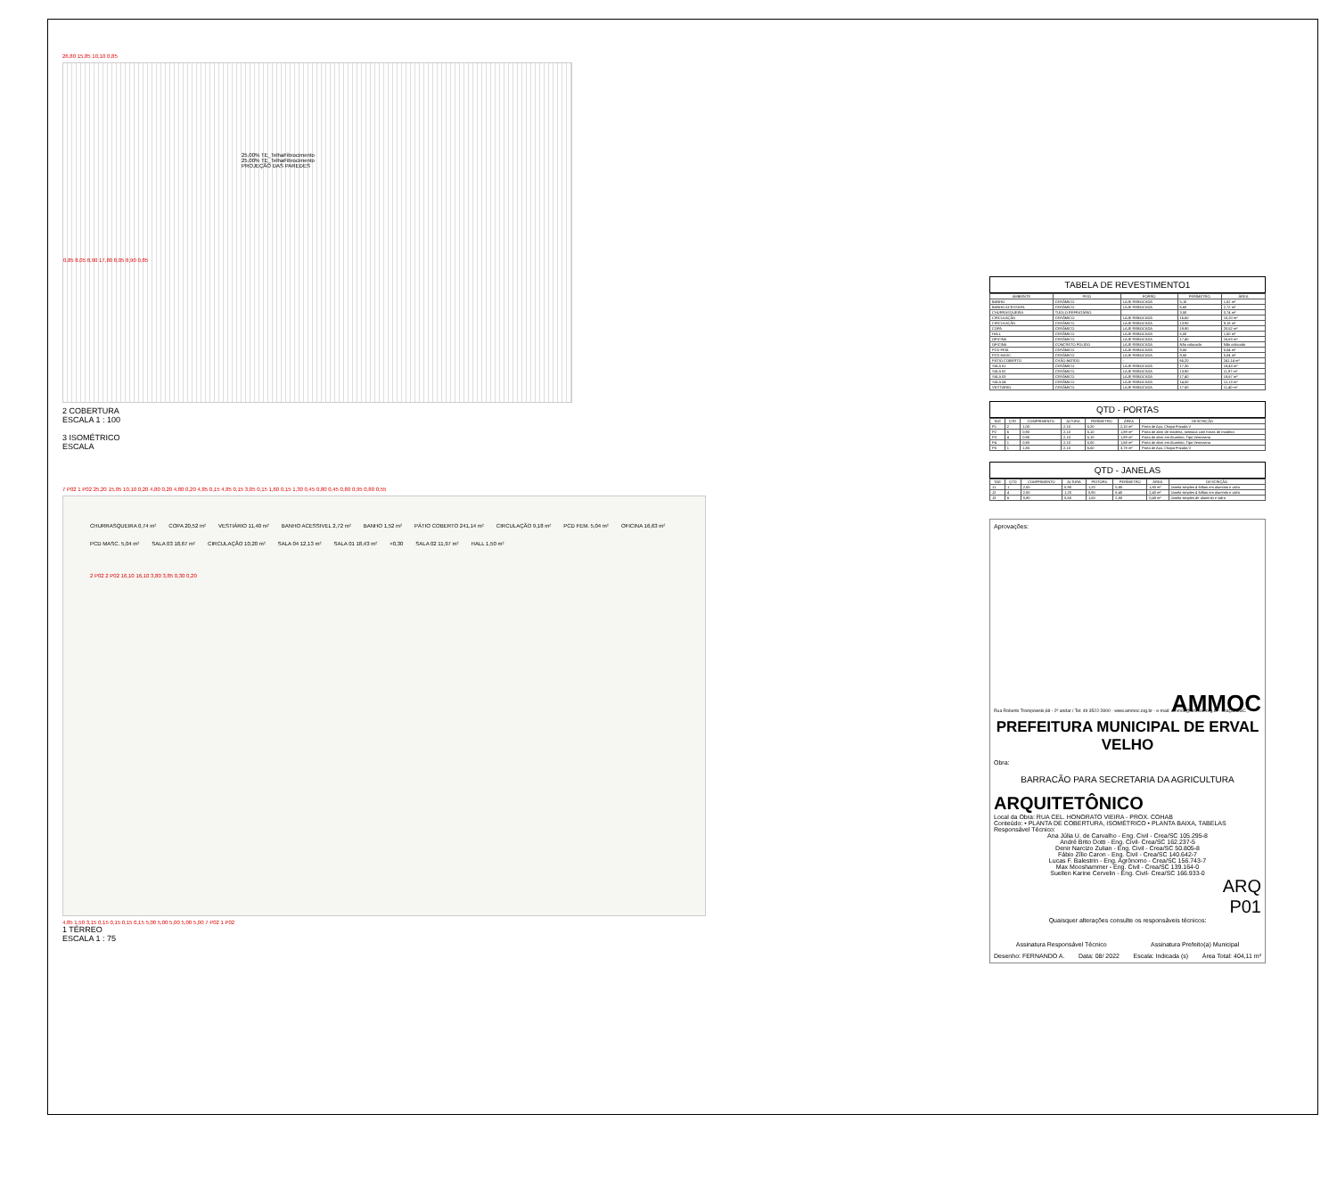26,80 15,85 10,10 0,85
25,00% TE_TelhaFibrocimento
25,00% TE_TelhaFibrocimento
PROJEÇÃO DAS PAREDES
0,85 8,05 8,90 17,80 8,05 8,90 0,85
2 COBERTURA
ESCALA 1 : 100
3 ISOMÉTRICO
ESCALA
7 P02 1 P02 25,20 15,05 10,10 0,20 4,80 0,20 4,80 0,20 4,85 0,15 4,85 0,15 3,05 0,15 1,60 0,15 1,30 0,45 0,80 0,45 0,80 0,95 0,80 0,55
CHURRASQUEIRA 0,74 m² COPA 20,52 m² VESTIÁRIO 11,40 m² BANHO ACESSIVEL 2,72 m² BANHO 1,52 m² PÁTIO COBERTO 241,14 m² CIRCULAÇÃO 9,18 m² PCD FEM. 5,04 m² OFICINA 16,63 m² PCD MASC. 5,04 m² SALA 03 18,67 m² CIRCULAÇÃO 10,20 m² SALA 04 12,13 m² SALA 01 18,43 m² +0,30 SALA 02 11,97 m² HALL 1,50 m²
2 P02 2 P02 16,10 16,10 3,80 3,85 0,30 0,20
4,85 1,50 3,15 0,15 0,15 0,15 0,15 5,00 5,00 5,00 5,00 5,00 7 P02 1 P02
1 TÉRREO
ESCALA 1 : 75
TABELA DE REVESTIMENTO1
| AMBIENTE | PISO | FORRO | PERÍMETRO | ÁREA |
| --- | --- | --- | --- | --- |
| BANHO | CERÂMICO | LAJE REBOCADA | 5,10 | 1,52 m² |
| BANHO ACESSIVEL | CERÂMICO | LAJE REBOCADA | 6,60 | 2,72 m² |
| CHURRASQUEIRA | TIJOLO REFRATÁRIO | | 3,50 | 0,74 m² |
| CIRCULAÇÃO | CERÂMICO | LAJE REBOCADA | 16,60 | 10,20 m² |
| CIRCULAÇÃO | CERÂMICO | LAJE REBOCADA | 13,90 | 9,18 m² |
| COPA | CERÂMICO | LAJE REBOCADA | 19,90 | 20,52 m² |
| HALL | CERÂMICO | LAJE REBOCADA | 5,00 | 1,50 m² |
| OFICINA | CERÂMICO | LAJE REBOCADA | 17,40 | 16,63 m² |
| OFICINA | CONCRETO POLIDO | LAJE REBOCADA | Não colocado | Não colocado |
| PCD FEM. | CERÂMICO | LAJE REBOCADA | 9,50 | 5,04 m² |
| PCD MASC. | CERÂMICO | LAJE REBOCADA | 9,50 | 5,04 m² |
| PÁTIO COBERTO | CHÃO BATIDO | - | 65,20 | 241,14 m² |
| SALA 01 | CERÂMICO | LAJE REBOCADA | 17,30 | 18,43 m² |
| SALA 02 | CERÂMICO | LAJE REBOCADA | 13,90 | 11,97 m² |
| SALA 03 | CERÂMICO | LAJE REBOCADA | 17,40 | 18,67 m² |
| SALA 04 | CERÂMICO | LAJE REBOCADA | 14,00 | 12,13 m² |
| VESTIÁRIO | CERÂMICO | LAJE REBOCADA | 17,50 | 11,40 m² |
QTD - PORTAS
| TAG | QTD | COMPRIMENTO | ALTURA | PERÍMETRO | ÁREA | DESCRIÇÃO |
| --- | --- | --- | --- | --- | --- | --- |
| P1 | 2 | 1,00 | 2,10 | 5,20 | 2,10 m² | Porta de Aço, Chapa Frizada V |
| P2 | 6 | 0,90 | 2,10 | 5,10 | 1,89 m² | Porta de abrir de madeira, semioca com forras de madeira |
| P3 | 4 | 0,90 | 2,10 | 5,10 | 1,89 m² | Porta de abrir em Alumínio, Tipo Veneziana |
| P4 | 1 | 0,80 | 2,10 | 5,00 | 1,68 m² | Porta de abrir em Alumínio, Tipo Veneziana |
| P5 | 1 | 1,80 | 2,10 | 6,00 | 3,78 m² | Porta de Aço, Chapa Frizada V |
QTD - JANELAS
| TAG | QTD | COMPRIMENTO | ALTURA | PEITORIL | PERÍMETRO | ÁREA | DESCRIÇÃO |
| --- | --- | --- | --- | --- | --- | --- | --- |
| J1 | 1 | 2,00 | 0,90 | 1,20 | 5,80 | 1,80 m² | Janela simples 4 folhas em alumínio e vidro |
| J2 | 4 | 2,00 | 1,20 | 0,90 | 6,40 | 2,40 m² | Janela simples 4 folhas em alumínio e vidro |
| J3 | 6 | 0,80 | 0,60 | 1,50 | 2,80 | 0,48 m² | Janela simples de alumínio e vidro |
Aprovações:
AMMOC
Rua Roberto Trompowski,68 - 2º andar / Tel: 49 3522-2800 - www.ammoc.org.br - e-mail: ammoc@ammoc.org.br - Joaçaba/SC
PREFEITURA MUNICIPAL DE ERVAL VELHO
Obra:
BARRACÃO PARA SECRETARIA DA AGRICULTURA
ARQUITETÔNICO
Local da Obra: RUA CEL. HONORATO VIEIRA - PROX. COHAB
Conteúdo: • PLANTA DE COBERTURA, ISOMÉTRICO • PLANTA BAIXA, TABELAS
Responsável Técnico:
Ana Júlia U. de Carvalho - Eng. Civil - Crea/SC 105.295-8
André Brito Dotti - Eng. Civil- Crea/SC 162.237-5
Denir Narcizo Zulian - Eng. Civil - Crea/SC 50.805-8
Fábio Zílio Caron - Eng. Civil - Crea/SC 140.642-7
Lucas F. Balestrin - Eng. Agrônomo - Crea/SC 156.743-7
Max Mooshammer - Eng. Civil - Crea/SC 139.164-0
Suellen Karine Cervelin - Eng. Civil- Crea/SC 166.933-0
ARQ
P01
Quaisquer alterações consulte os responsáveis técnicos:
Assinatura Responsável Técnico Assinatura Prefeito(a) Municipal
Desenho: FERNANDO A. Data: 08/ 2022 Escala: Indicada (s) Área Total: 404,11 m²